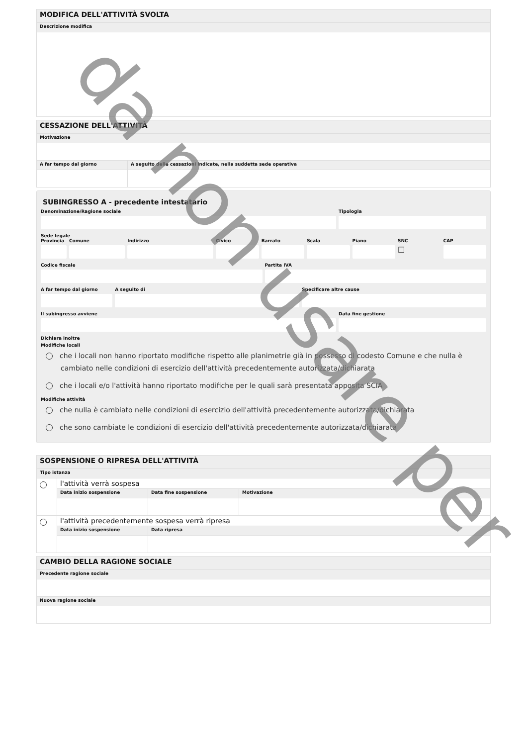| MODIFICA DELL'ATTIVITÀ SVOLTA |
| Descrizione modifica |
| CESSAZIONE DELL'ATTIVITÀ | |
| Motivazione | |
| A far tempo dal giorno | A seguito delle cessazioni indicate, nella suddetta sede operativa |
SUBINGRESSO A - precedente intestatario
Denominazione/Ragione sociale Tipologia
Sede legale
Provincia Comune Indirizzo Civico Barrato Scala Piano SNC
☐
CAP
Codice fiscale Partita IVA
A far tempo dal giorno A seguito di Specificare altre cause
Il subingresso avviene Data fine gestione
Dichiara inoltre
Modifiche locali
che i locali non hanno riportato modifiche rispetto alle planimetrie già in possesso di codesto Comune e che nulla è cambiato nelle condizioni di esercizio dell'attività precedentemente autorizzata/dichiarata
che i locali e/o l'attività hanno riportato modifiche per le quali sarà presentata apposita SCIA
Modifiche attività
che nulla è cambiato nelle condizioni di esercizio dell'attività precedentemente autorizzata/dichiarata
che sono cambiate le condizioni di esercizio dell'attività precedentemente autorizzata/dichiarata
| SOSPENSIONE O RIPRESA DELL'ATTIVITÀ | | | |
| Tipo istanza | | | |
| | l'attività verrà sospesa | | |
| | Data inizio sospensione | Data fine sospensione | Motivazione |
| | l'attività precedentemente sospesa verrà ripresa | | |
| | Data inizio sospensione | Data ripresa | |
| CAMBIO DELLA RAGIONE SOCIALE |
| Precedente ragione sociale |
| Nuova ragione sociale |
da non usare per